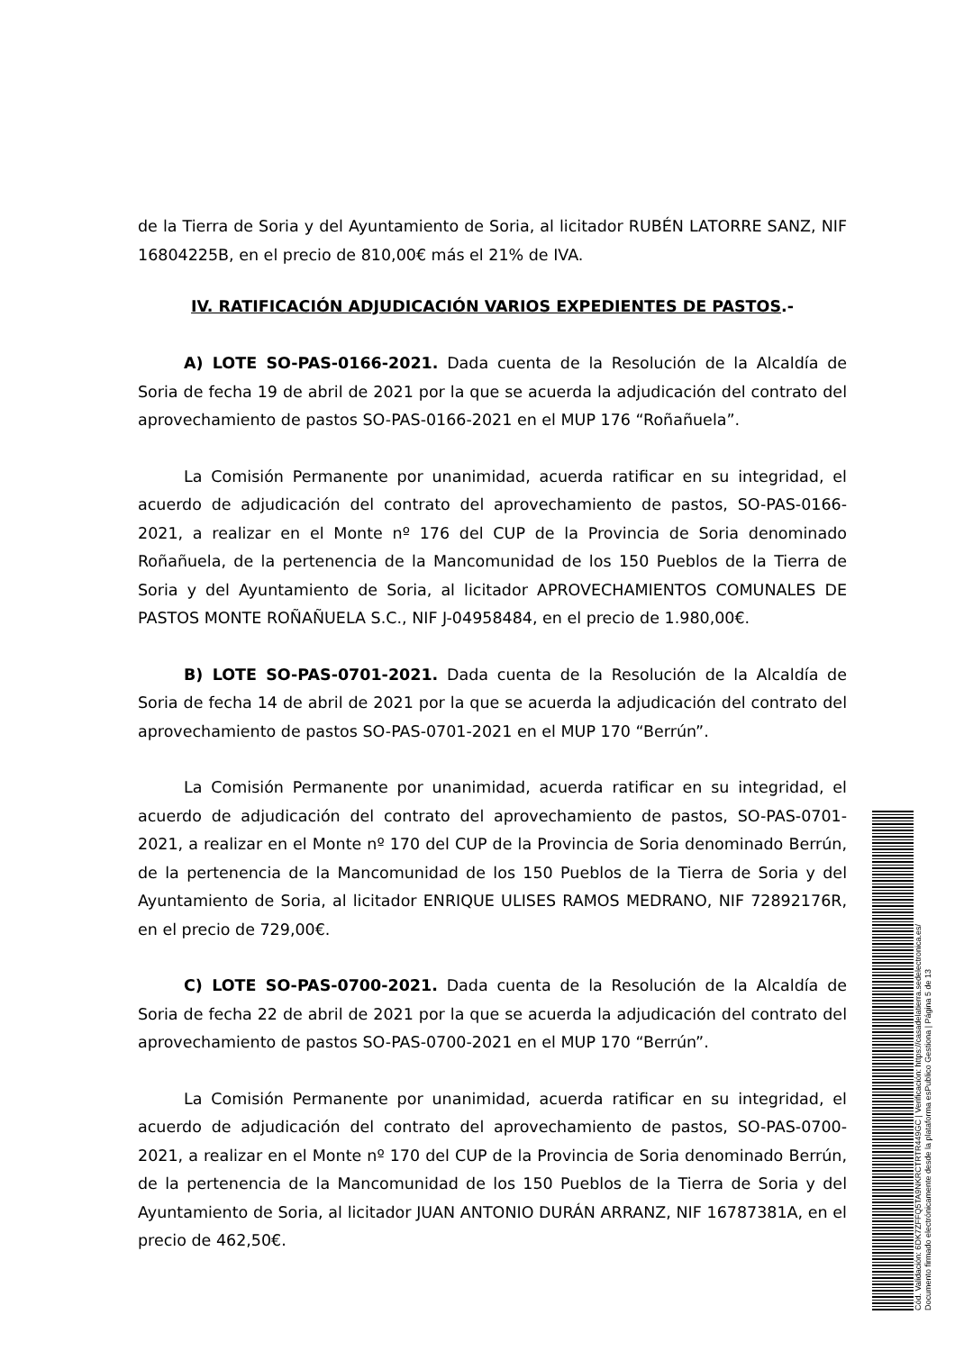de la Tierra de Soria y del Ayuntamiento de Soria, al licitador RUBÉN LATORRE SANZ, NIF 16804225B, en el precio de 810,00€ más el 21% de IVA.
IV. RATIFICACIÓN ADJUDICACIÓN VARIOS EXPEDIENTES DE PASTOS.-
A) LOTE SO-PAS-0166-2021. Dada cuenta de la Resolución de la Alcaldía de Soria de fecha 19 de abril de 2021 por la que se acuerda la adjudicación del contrato del aprovechamiento de pastos SO-PAS-0166-2021 en el MUP 176 “Roñañuela”.
La Comisión Permanente por unanimidad, acuerda ratificar en su integridad, el acuerdo de adjudicación del contrato del aprovechamiento de pastos, SO-PAS-0166-2021, a realizar en el Monte nº 176 del CUP de la Provincia de Soria denominado Roñañuela, de la pertenencia de la Mancomunidad de los 150 Pueblos de la Tierra de Soria y del Ayuntamiento de Soria, al licitador APROVECHAMIENTOS COMUNALES DE PASTOS MONTE ROÑAÑUELA S.C., NIF J-04958484, en el precio de 1.980,00€.
B) LOTE SO-PAS-0701-2021. Dada cuenta de la Resolución de la Alcaldía de Soria de fecha 14 de abril de 2021 por la que se acuerda la adjudicación del contrato del aprovechamiento de pastos SO-PAS-0701-2021 en el MUP 170 “Berrún”.
La Comisión Permanente por unanimidad, acuerda ratificar en su integridad, el acuerdo de adjudicación del contrato del aprovechamiento de pastos, SO-PAS-0701-2021, a realizar en el Monte nº 170 del CUP de la Provincia de Soria denominado Berrún, de la pertenencia de la Mancomunidad de los 150 Pueblos de la Tierra de Soria y del Ayuntamiento de Soria, al licitador ENRIQUE ULISES RAMOS MEDRANO, NIF 72892176R, en el precio de 729,00€.
C) LOTE SO-PAS-0700-2021. Dada cuenta de la Resolución de la Alcaldía de Soria de fecha 22 de abril de 2021 por la que se acuerda la adjudicación del contrato del aprovechamiento de pastos SO-PAS-0700-2021 en el MUP 170 “Berrún”.
La Comisión Permanente por unanimidad, acuerda ratificar en su integridad, el acuerdo de adjudicación del contrato del aprovechamiento de pastos, SO-PAS-0700-2021, a realizar en el Monte nº 170 del CUP de la Provincia de Soria denominado Berrún, de la pertenencia de la Mancomunidad de los 150 Pueblos de la Tierra de Soria y del Ayuntamiento de Soria, al licitador JUAN ANTONIO DURÁN ARRANZ, NIF 16787381A, en el precio de 462,50€.
Cód. Validación: 6DK7ZFFQ5TA9NKRCTRTR449GC | Verificación: https://casadelatierra.sedelectronica.es/
Documento firmado electrónicamente desde la plataforma esPublico Gestiona | Página 5 de 13